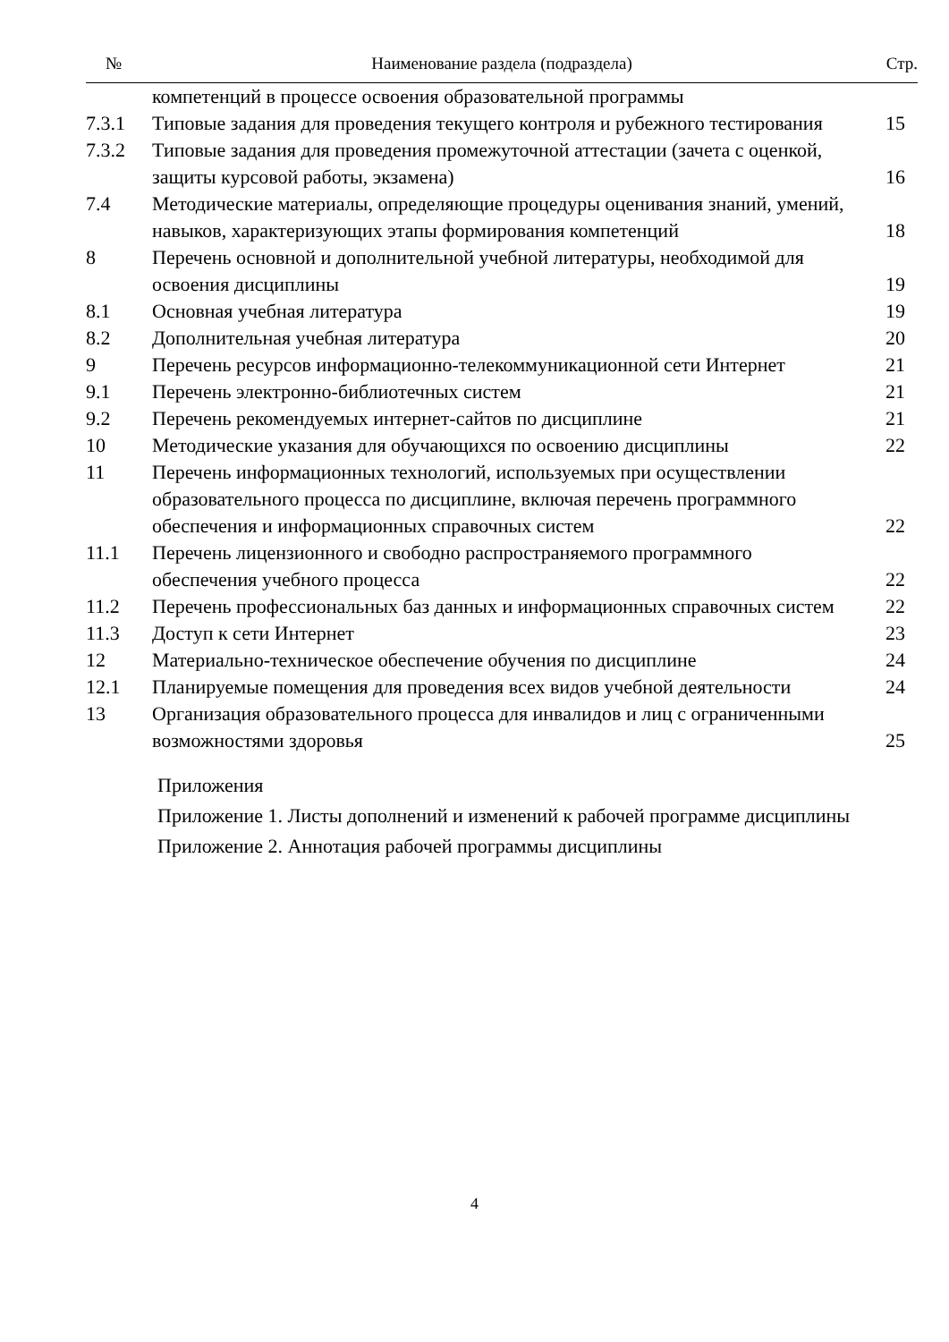| № | Наименование раздела (подраздела) | Стр. |
| --- | --- | --- |
| | компетенций в процессе освоения образовательной программы | |
| 7.3.1 | Типовые задания для проведения текущего контроля и рубежного тестирования | 15 |
| 7.3.2 | Типовые задания для проведения промежуточной аттестации (зачета с оценкой, защиты курсовой работы, экзамена) | 16 |
| 7.4 | Методические материалы, определяющие процедуры оценивания знаний, умений, навыков, характеризующих этапы формирования компетенций | 18 |
| 8 | Перечень основной и дополнительной учебной литературы, необходимой для освоения дисциплины | 19 |
| 8.1 | Основная учебная литература | 19 |
| 8.2 | Дополнительная учебная литература | 20 |
| 9 | Перечень ресурсов информационно-телекоммуникационной сети Интернет | 21 |
| 9.1 | Перечень электронно-библиотечных систем | 21 |
| 9.2 | Перечень рекомендуемых интернет-сайтов по дисциплине | 21 |
| 10 | Методические указания для обучающихся по освоению дисциплины | 22 |
| 11 | Перечень информационных технологий, используемых при осуществлении образовательного процесса по дисциплине, включая перечень программного обеспечения и информационных справочных систем | 22 |
| 11.1 | Перечень лицензионного и свободно распространяемого программного обеспечения учебного процесса | 22 |
| 11.2 | Перечень профессиональных баз данных и информационных справочных систем | 22 |
| 11.3 | Доступ к сети Интернет | 23 |
| 12 | Материально-техническое обеспечение обучения по дисциплине | 24 |
| 12.1 | Планируемые помещения для проведения всех видов учебной деятельности | 24 |
| 13 | Организация образовательного процесса для инвалидов и лиц с ограниченными возможностями здоровья | 25 |
Приложения
Приложение 1. Листы дополнений и изменений к рабочей программе дисциплины
Приложение 2. Аннотация рабочей программы дисциплины
4